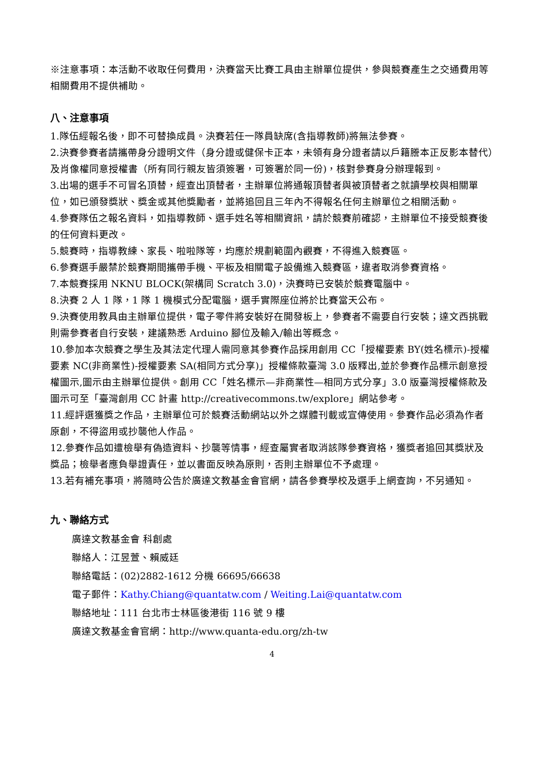※注意事項：本活動不收取任何費用，決賽當天比賽工具由主辦單位提供，參與競賽產生之交通費用等相關費用不提供補助。
八、注意事項
1.隊伍經報名後，即不可替換成員。決賽若任一隊員缺席(含指導教師)將無法參賽。
2.決賽參賽者請攜帶身分證明文件（身分證或健保卡正本，未領有身分證者請以戶籍謄本正反影本替代）及肖像權同意授權書（所有同行親友皆須簽署，可簽署於同一份)，核對參賽身分辦理報到。
3.出場的選手不可冒名頂替，經查出頂替者，主辦單位將通報頂替者與被頂替者之就讀學校與相關單位，如已頒發獎狀、獎金或其他獎勵者，並將追回且三年內不得報名任何主辦單位之相關活動。
4.參賽隊伍之報名資料，如指導教師、選手姓名等相關資訊，請於競賽前確認，主辦單位不接受競賽後的任何資料更改。
5.競賽時，指導教練、家長、啦啦隊等，均應於規劃範圍內觀賽，不得進入競賽區。
6.參賽選手嚴禁於競賽期間攜帶手機、平板及相關電子設備進入競賽區，違者取消參賽資格。
7.本競賽採用 NKNU BLOCK(架構同 Scratch 3.0)，決賽時已安裝於競賽電腦中。
8.決賽 2 人 1 隊，1 隊 1 機模式分配電腦，選手實際座位將於比賽當天公布。
9.決賽使用教具由主辦單位提供，電子零件將安裝好在開發板上，參賽者不需要自行安裝；達文西挑戰則需參賽者自行安裝，建議熟悉 Arduino 腳位及輸入/輸出等概念。
10.參加本次競賽之學生及其法定代理人需同意其參賽作品採用創用 CC「授權要素 BY(姓名標示)-授權要素 NC(非商業性)-授權要素 SA(相同方式分享)」授權條款臺灣 3.0 版釋出,並於參賽作品標示創意授權圖示,圖示由主辦單位提供。創用 CC「姓名標示—非商業性—相同方式分享」3.0 版臺灣授權條款及圖示可至「臺灣創用 CC 計畫 http://creativecommons.tw/explore」網站參考。
11.經評選獲獎之作品，主辦單位可於競賽活動網站以外之媒體刊載或宣傳使用。參賽作品必須為作者原創，不得盜用或抄襲他人作品。
12.參賽作品如遭檢舉有偽造資料、抄襲等情事，經查屬實者取消該隊參賽資格，獲獎者追回其獎狀及獎品；檢舉者應負舉證責任，並以書面反映為原則，否則主辦單位不予處理。
13.若有補充事項，將隨時公告於廣達文教基金會官網，請各參賽學校及選手上網查詢，不另通知。
九、聯絡方式
廣達文教基金會 科創處
聯絡人：江昱萱、賴威廷
聯絡電話：(02)2882-1612 分機 66695/66638
電子郵件：Kathy.Chiang@quantatw.com / Weiting.Lai@quantatw.com
聯絡地址：111 台北市士林區後港街 116 號 9 樓
廣達文教基金會官網：http://www.quanta-edu.org/zh-tw
4